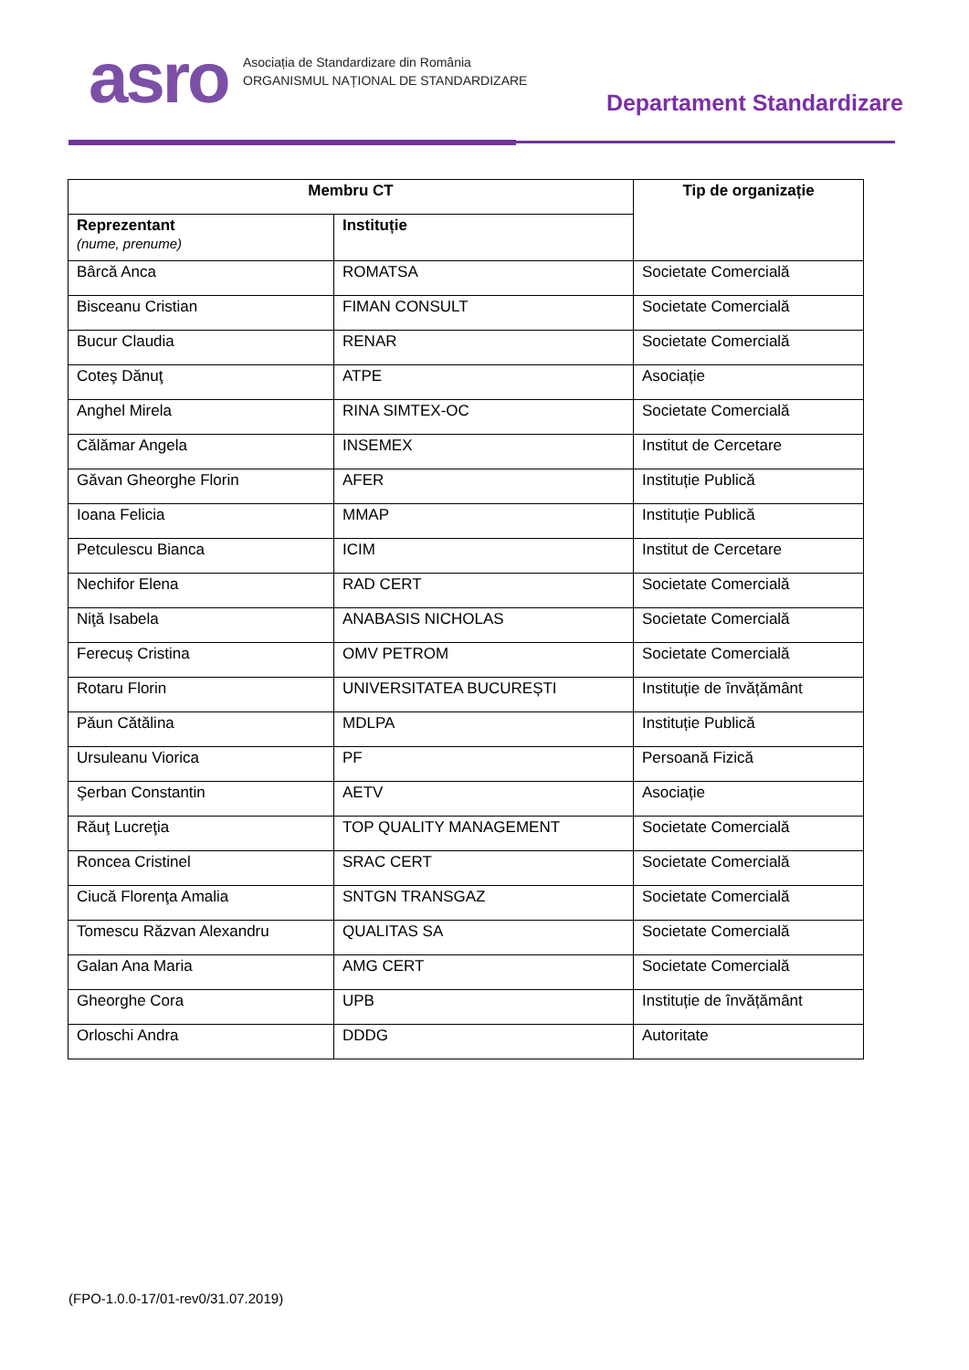asro
Asociația de Standardizare din România
ORGANISMUL NAȚIONAL DE STANDARDIZARE
Departament Standardizare
| Membru CT | | Tip de organizație |
| --- | --- | --- |
| Reprezentant (nume, prenume) | Instituție | |
| Bârcă Anca | ROMATSA | Societate Comercială |
| Bisceanu Cristian | FIMAN CONSULT | Societate Comercială |
| Bucur Claudia | RENAR | Societate Comercială |
| Coteş Dănuţ | ATPE | Asociație |
| Anghel Mirela | RINA SIMTEX-OC | Societate Comercială |
| Călămar Angela | INSEMEX | Institut de Cercetare |
| Găvan Gheorghe Florin | AFER | Instituție Publică |
| Ioana Felicia | MMAP | Instituție Publică |
| Petculescu Bianca | ICIM | Institut de Cercetare |
| Nechifor Elena | RAD CERT | Societate Comercială |
| Niţă Isabela | ANABASIS NICHOLAS | Societate Comercială |
| Ferecuș Cristina | OMV PETROM | Societate Comercială |
| Rotaru Florin | UNIVERSITATEA BUCUREȘTI | Instituție de învățământ |
| Păun Cătălina | MDLPA | Instituție Publică |
| Ursuleanu Viorica | PF | Persoană Fizică |
| Şerban Constantin | AETV | Asociație |
| Răuţ Lucreţia | TOP QUALITY MANAGEMENT | Societate Comercială |
| Roncea Cristinel | SRAC CERT | Societate Comercială |
| Ciucă Florenţa Amalia | SNTGN TRANSGAZ | Societate Comercială |
| Tomescu Răzvan Alexandru | QUALITAS SA | Societate Comercială |
| Galan Ana Maria | AMG CERT | Societate Comercială |
| Gheorghe Cora | UPB | Instituție de învățământ |
| Orloschi Andra | DDDG | Autoritate |
(FPO-1.0.0-17/01-rev0/31.07.2019)